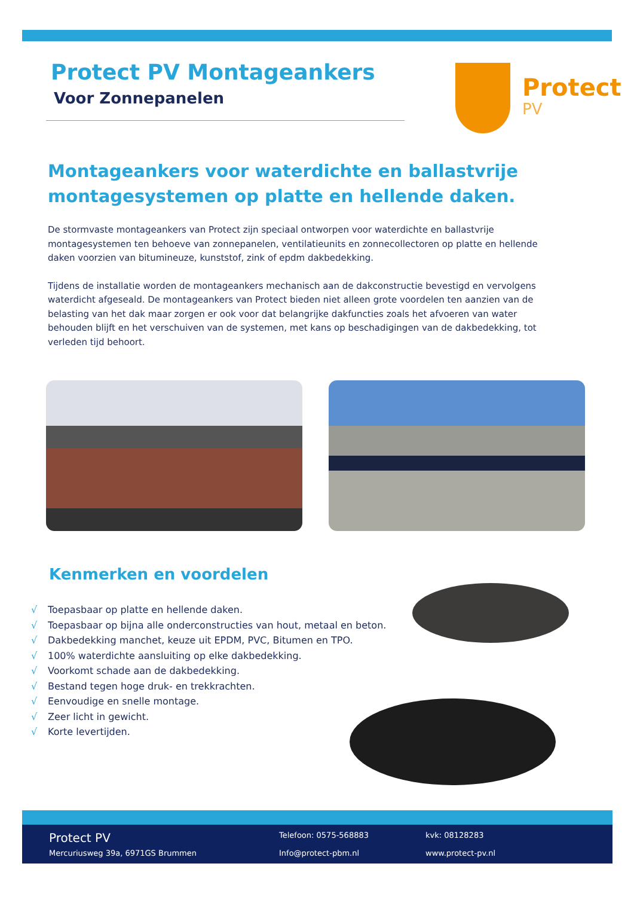Protect PV Montageankers
Voor Zonnepanelen
Protect
PV
Montageankers voor waterdichte en ballastvrije montagesystemen op platte en hellende daken.
De stormvaste montageankers van Protect zijn speciaal ontworpen voor waterdichte en ballastvrije montagesystemen ten behoeve van zonnepanelen, ventilatieunits en zonnecollectoren op platte en hellende daken voorzien van bitumineuze, kunststof, zink of epdm dakbedekking.
Tijdens de installatie worden de montageankers mechanisch aan de dakconstructie bevestigd en vervolgens waterdicht afgeseald. De montageankers van Protect bieden niet alleen grote voordelen ten aanzien van de belasting van het dak maar zorgen er ook voor dat belangrijke dakfuncties zoals het afvoeren van water behouden blijft en het verschuiven van de systemen, met kans op beschadigingen van de dakbedekking, tot verleden tijd behoort.
Kenmerken en voordelen
√ Toepasbaar op platte en hellende daken.
√ Toepasbaar op bijna alle onderconstructies van hout, metaal en beton.
√ Dakbedekking manchet, keuze uit EPDM, PVC, Bitumen en TPO.
√ 100% waterdichte aansluiting op elke dakbedekking.
√ Voorkomt schade aan de dakbedekking.
√ Bestand tegen hoge druk- en trekkrachten.
√ Eenvoudige en snelle montage.
√ Zeer licht in gewicht.
√ Korte levertijden.
Protect PV
Telefoon: 0575-568883
kvk: 08128283
Mercuriusweg 39a, 6971GS Brummen
Info@protect-pbm.nl
www.protect-pv.nl